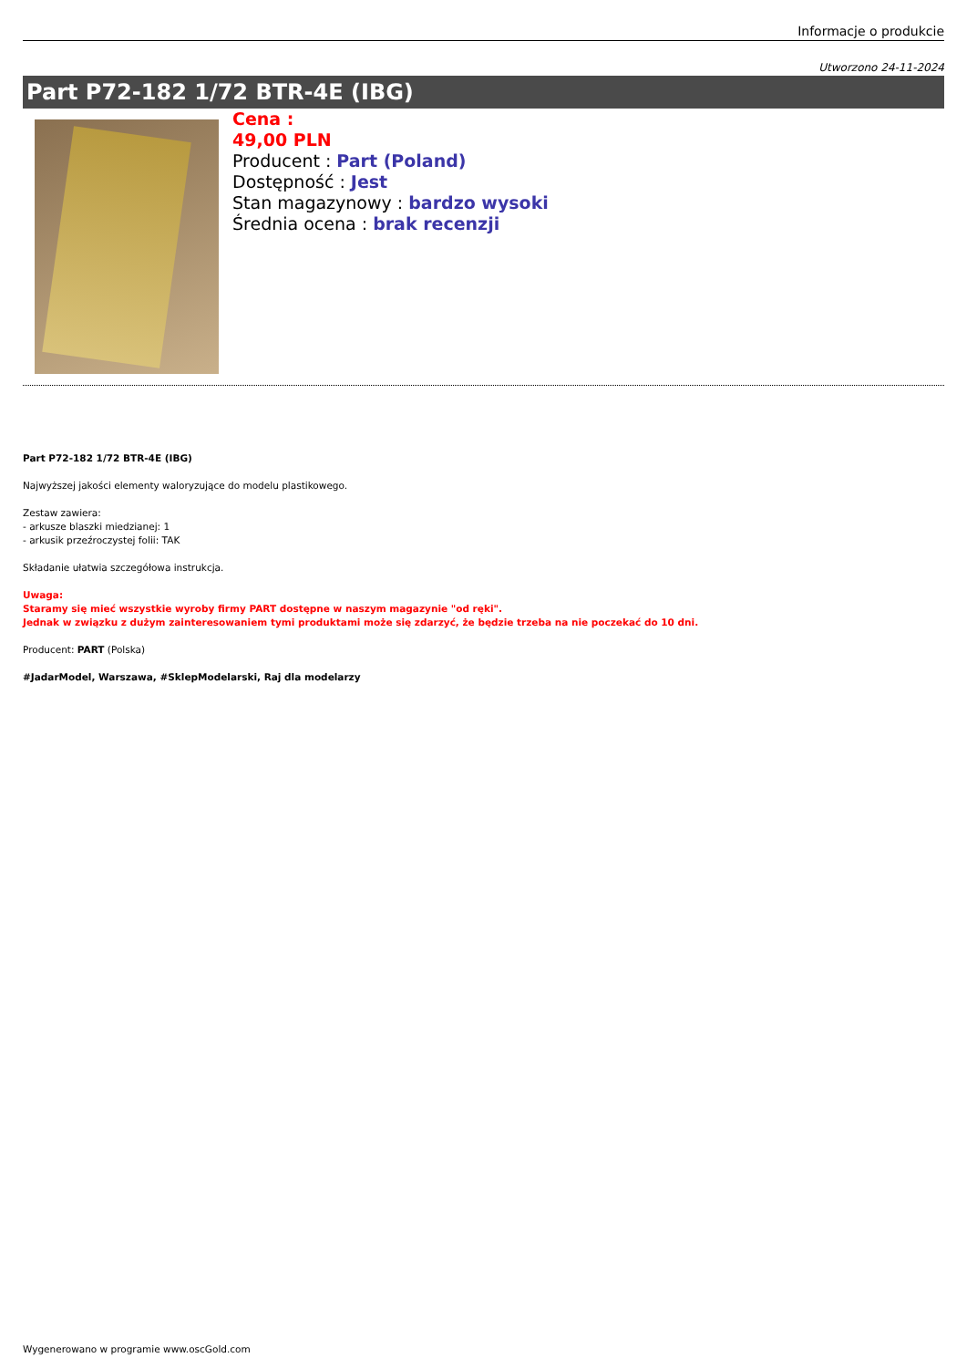Informacje o produkcie
Utworzono 24-11-2024
Part P72-182 1/72 BTR-4E (IBG)
Cena :
49,00 PLN
Producent : Part (Poland)
Dostępność : Jest
Stan magazynowy : bardzo wysoki
Średnia ocena : brak recenzji
Part P72-182 1/72 BTR-4E (IBG)
Najwyższej jakości elementy waloryzujące do modelu plastikowego.
Zestaw zawiera:
- arkusze blaszki miedzianej: 1
- arkusik przeźroczystej folii: TAK
Składanie ułatwia szczegółowa instrukcja.
Uwaga:
Staramy się mieć wszystkie wyroby firmy PART dostępne w naszym magazynie "od ręki".
Jednak w związku z dużym zainteresowaniem tymi produktami może się zdarzyć, że będzie trzeba na nie poczekać do 10 dni.
Producent: PART (Polska)
#JadarModel, Warszawa, #SklepModelarski, Raj dla modelarzy
Wygenerowano w programie www.oscGold.com